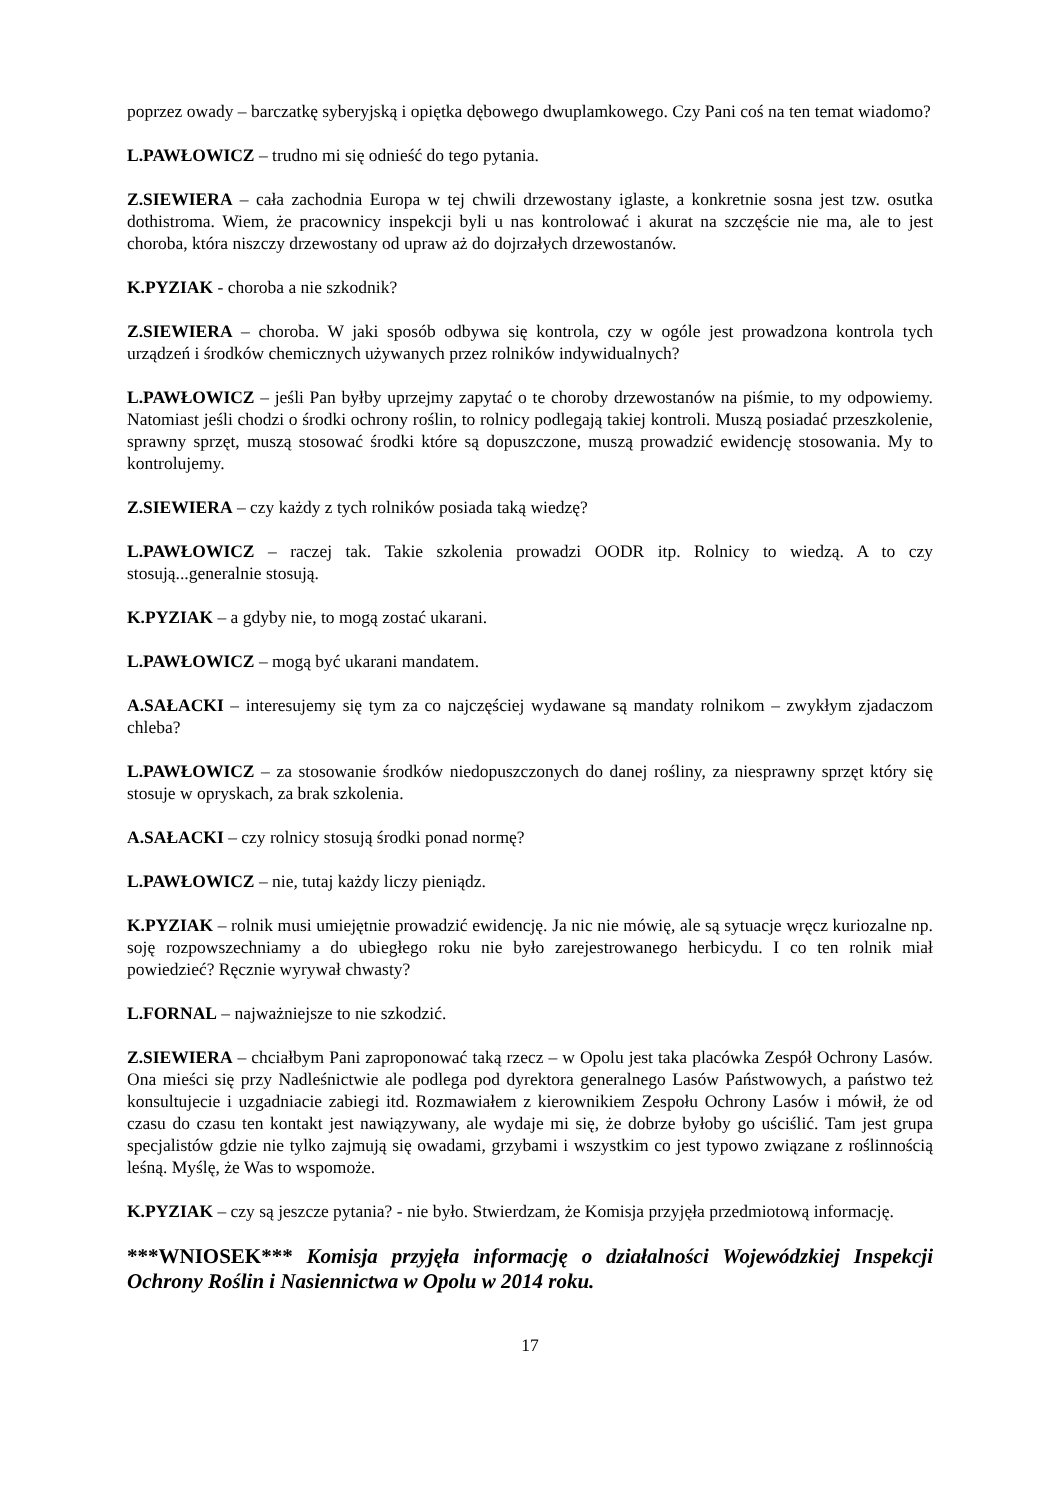poprzez owady – barczatkę syberyjską i opiętka dębowego dwuplamkowego. Czy Pani coś na ten temat wiadomo?
L.PAWŁOWICZ – trudno mi się odnieść do tego pytania.
Z.SIEWIERA – cała zachodnia Europa w tej chwili drzewostany iglaste, a konkretnie sosna jest tzw. osutka dothistroma. Wiem, że pracownicy inspekcji byli u nas kontrolować i akurat na szczęście nie ma, ale to jest choroba, która niszczy drzewostany od upraw aż do dojrzałych drzewostanów.
K.PYZIAK - choroba a nie szkodnik?
Z.SIEWIERA – choroba. W jaki sposób odbywa się kontrola, czy w ogóle jest prowadzona kontrola tych urządzeń i środków chemicznych używanych przez rolników indywidualnych?
L.PAWŁOWICZ – jeśli Pan byłby uprzejmy zapytać o te choroby drzewostanów na piśmie, to my odpowiemy. Natomiast jeśli chodzi o środki ochrony roślin, to rolnicy podlegają takiej kontroli. Muszą posiadać przeszkolenie, sprawny sprzęt, muszą stosować środki które są dopuszczone, muszą prowadzić ewidencję stosowania. My to kontrolujemy.
Z.SIEWIERA – czy każdy z tych rolników posiada taką wiedzę?
L.PAWŁOWICZ – raczej tak. Takie szkolenia prowadzi OODR itp. Rolnicy to wiedzą. A to czy stosują...generalnie stosują.
K.PYZIAK – a gdyby nie, to mogą zostać ukarani.
L.PAWŁOWICZ – mogą być ukarani mandatem.
A.SAŁACKI – interesujemy się tym za co najczęściej wydawane są mandaty rolnikom – zwykłym zjadaczom chleba?
L.PAWŁOWICZ – za stosowanie środków niedopuszczonych do danej rośliny, za niesprawny sprzęt który się stosuje w opryskach, za brak szkolenia.
A.SAŁACKI – czy rolnicy stosują środki ponad normę?
L.PAWŁOWICZ – nie, tutaj każdy liczy pieniądz.
K.PYZIAK – rolnik musi umiejętnie prowadzić ewidencję. Ja nic nie mówię, ale są sytuacje wręcz kuriozalne np. soję rozpowszechniamy a do ubiegłego roku nie było zarejestrowanego herbicydu. I co ten rolnik miał powiedzieć? Ręcznie wyrywał chwasty?
L.FORNAL – najważniejsze to nie szkodzić.
Z.SIEWIERA – chciałbym Pani zaproponować taką rzecz – w Opolu jest taka placówka Zespół Ochrony Lasów. Ona mieści się przy Nadleśnictwie ale podlega pod dyrektora generalnego Lasów Państwowych, a państwo też konsultujecie i uzgadniacie zabiegi itd. Rozmawiałem z kierownikiem Zespołu Ochrony Lasów i mówił, że od czasu do czasu ten kontakt jest nawiązywany, ale wydaje mi się, że dobrze byłoby go uściślić. Tam jest grupa specjalistów gdzie nie tylko zajmują się owadami, grzybami i wszystkim co jest typowo związane z roślinnością leśną. Myślę, że Was to wspomoże.
K.PYZIAK – czy są jeszcze pytania? - nie było. Stwierdzam, że Komisja przyjęła przedmiotową informację.
***WNIOSEK*** Komisja przyjęła informację o działalności Wojewódzkiej Inspekcji Ochrony Roślin i Nasiennictwa w Opolu w 2014 roku.
17